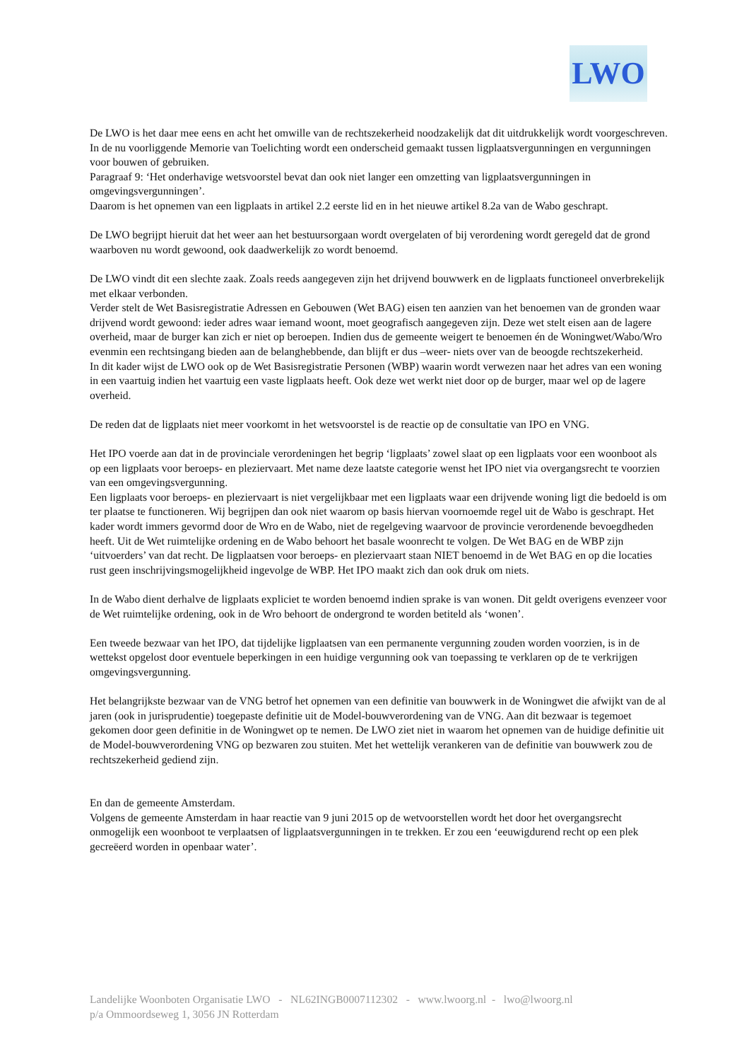LWO
De LWO is het daar mee eens en acht het omwille van de rechtszekerheid noodzakelijk dat dit uitdrukkelijk wordt voorgeschreven.
In de nu voorliggende Memorie van Toelichting wordt een onderscheid gemaakt tussen ligplaatsvergunningen en vergunningen voor bouwen of gebruiken.
Paragraaf 9: ‘Het onderhavige wetsvoorstel bevat dan ook niet langer een omzetting van ligplaatsvergunningen in omgevingsvergunningen’.
Daarom is het opnemen van een ligplaats in artikel 2.2 eerste lid en in het nieuwe artikel 8.2a van de Wabo geschrapt.
De LWO begrijpt hieruit dat het weer aan het bestuursorgaan wordt overgelaten of bij verordening wordt geregeld dat de grond waarboven nu wordt gewoond, ook daadwerkelijk zo wordt benoemd.
De LWO vindt dit een slechte zaak. Zoals reeds aangegeven zijn het drijvend bouwwerk en de ligplaats functioneel onverbrekelijk met elkaar verbonden.
Verder stelt de Wet Basisregistratie Adressen en Gebouwen (Wet BAG) eisen ten aanzien van het benoemen van de gronden waar drijvend wordt gewoond: ieder adres waar iemand woont, moet geografisch aangegeven zijn. Deze wet stelt eisen aan de lagere overheid, maar de burger kan zich er niet op beroepen. Indien dus de gemeente weigert te benoemen én de Woningwet/Wabo/Wro evenmin een rechtsingang bieden aan de belanghebbende, dan blijft er dus –weer- niets over van de beoogde rechtszekerheid.
In dit kader wijst de LWO ook op de Wet Basisregistratie Personen (WBP) waarin wordt verwezen naar het adres van een woning in een vaartuig indien het vaartuig een vaste ligplaats heeft. Ook deze wet werkt niet door op de burger, maar wel op de lagere overheid.
De reden dat de ligplaats niet meer voorkomt in het wetsvoorstel is de reactie op de consultatie van IPO en VNG.
Het IPO voerde aan dat in de provinciale verordeningen het begrip ‘ligplaats’ zowel slaat op een ligplaats voor een woonboot als op een ligplaats voor beroeps- en pleziervaart. Met name deze laatste categorie wenst het IPO niet via overgangsrecht te voorzien van een omgevingsvergunning.
Een ligplaats voor beroeps- en pleziervaart is niet vergelijkbaar met een ligplaats waar een drijvende woning ligt die bedoeld is om ter plaatse te functioneren. Wij begrijpen dan ook niet waarom op basis hiervan voornoemde regel uit de Wabo is geschrapt. Het kader wordt immers gevormd door de Wro en de Wabo, niet de regelgeving waarvoor de provincie verordenende bevoegdheden heeft. Uit de Wet ruimtelijke ordening en de Wabo behoort het basale woonrecht te volgen. De Wet BAG en de WBP zijn ‘uitvoerders’ van dat recht. De ligplaatsen voor beroeps- en pleziervaart staan NIET benoemd in de Wet BAG en op die locaties rust geen inschrijvingsmogelijkheid ingevolge de WBP. Het IPO maakt zich dan ook druk om niets.
In de Wabo dient derhalve de ligplaats expliciet te worden benoemd indien sprake is van wonen. Dit geldt overigens evenzeer voor de Wet ruimtelijke ordening, ook in de Wro behoort de ondergrond te worden betiteld als ‘wonen’.
Een tweede bezwaar van het IPO, dat tijdelijke ligplaatsen van een permanente vergunning zouden worden voorzien, is in de wettekst opgelost door eventuele beperkingen in een huidige vergunning ook van toepassing te verklaren op de te verkrijgen omgevingsvergunning.
Het belangrijkste bezwaar van de VNG betrof het opnemen van een definitie van bouwwerk in de Woningwet die afwijkt van de al jaren (ook in jurisprudentie) toegepaste definitie uit de Model-bouwverordening van de VNG. Aan dit bezwaar is tegemoet gekomen door geen definitie in de Woningwet op te nemen. De LWO ziet niet in waarom het opnemen van de huidige definitie uit de Model-bouwverordening VNG op bezwaren zou stuiten. Met het wettelijk verankeren van de definitie van bouwwerk zou de rechtszekerheid gediend zijn.
En dan de gemeente Amsterdam.
Volgens de gemeente Amsterdam in haar reactie van 9 juni 2015 op de wetvoorstellen wordt het door het overgangsrecht onmogelijk een woonboot te verplaatsen of ligplaatsvergunningen in te trekken. Er zou een ‘eeuwigdurend recht op een plek gecreëerd worden in openbaar water’.
Landelijke Woonboten Organisatie LWO - NL62INGB0007112302 - www.lwoorg.nl - lwo@lwoorg.nl
p/a Ommoordseweg 1, 3056 JN Rotterdam